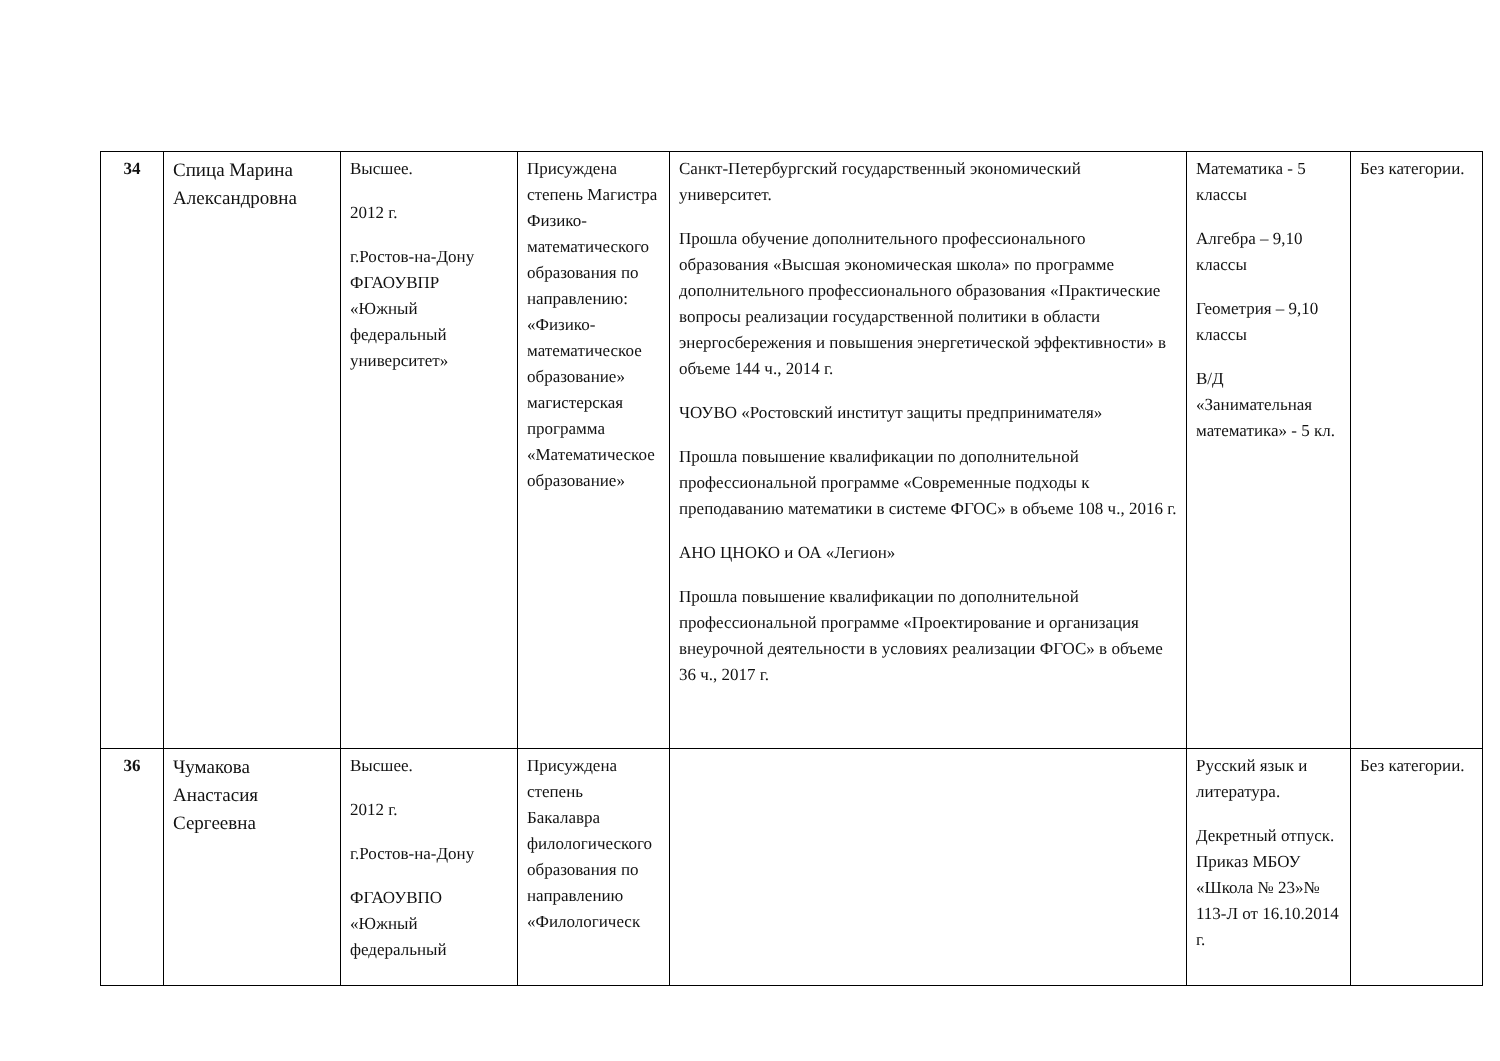| 34 | Спица Марина Александровна | Высшее. 2012 г. г.Ростов-на-Дону ФГАОУВПР «Южный федеральный университет» | Присуждена степень Магистра Физико-математического образования по направлению: «Физико-математическое образование» магистерская программа «Математическое образование» | Санкт-Петербургский государственный экономический университет. Прошла обучение дополнительного профессионального образования «Высшая экономическая школа» по программе дополнительного профессионального образования «Практические вопросы реализации государственной политики в области энергосбережения и повышения энергетической эффективности» в объеме 144 ч., 2014 г. ЧОУВО «Ростовский институт защиты предпринимателя» Прошла повышение квалификации по дополнительной профессиональной программе «Современные подходы к преподаванию математики в системе ФГОС» в объеме 108 ч., 2016 г. АНО ЦНОКО и ОА «Легион» Прошла повышение квалификации по дополнительной профессиональной программе «Проектирование и организация внеурочной деятельности в условиях реализации ФГОС» в объеме 36 ч., 2017 г. | Математика - 5 классы Алгебра – 9,10 классы Геометрия – 9,10 классы В/Д «Занимательная математика» - 5 кл. | Без категории. |
| 36 | Чумакова Анастасия Сергеевна | Высшее. 2012 г. г.Ростов-на-Дону ФГАОУВПО «Южный федеральный | Присуждена степень Бакалавра филологического образования по направлению «Филологическ | | Русский язык и литература. Декретный отпуск. Приказ МБОУ «Школа № 23»№ 113-Л от 16.10.2014 г. | Без категории. |